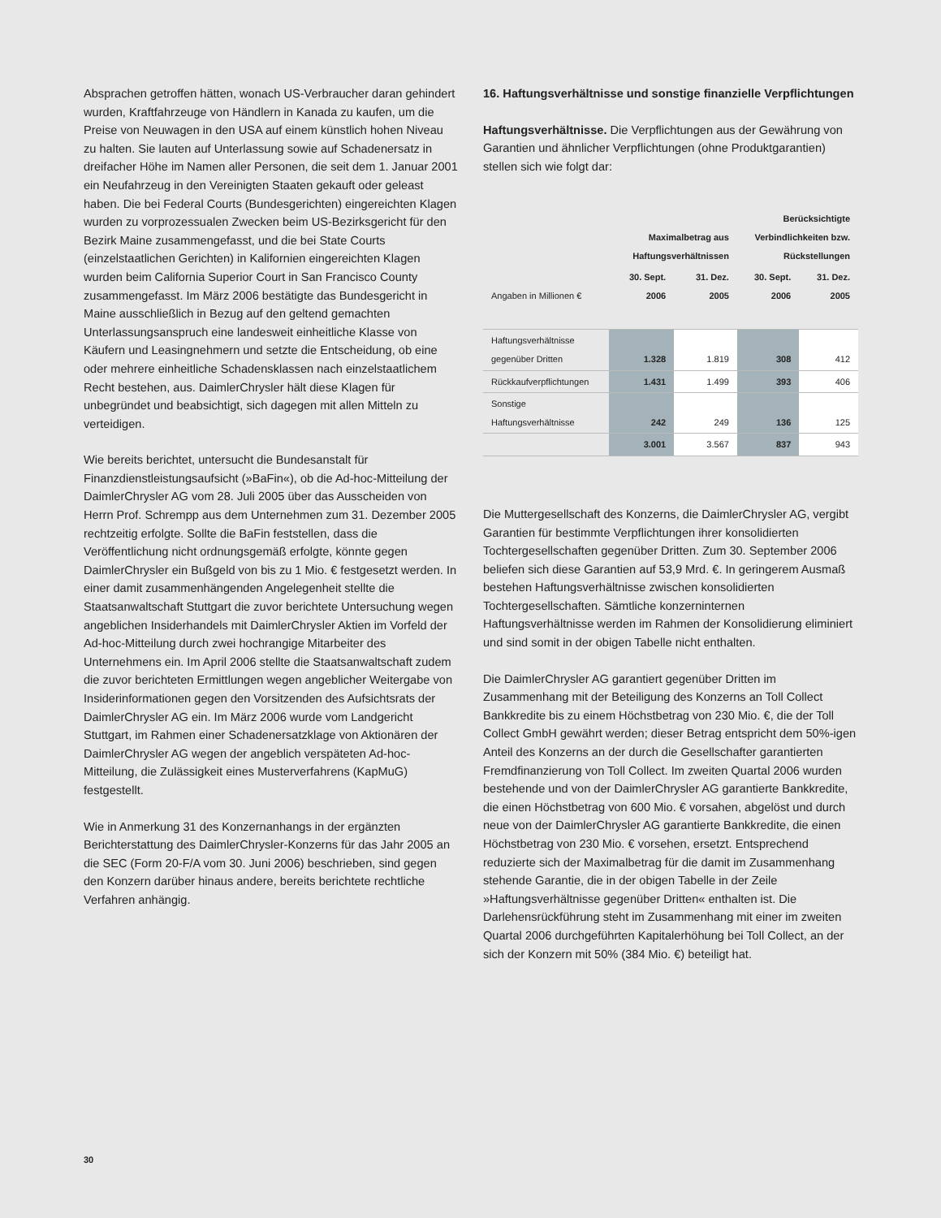Absprachen getroffen hätten, wonach US-Verbraucher daran gehindert wurden, Kraftfahrzeuge von Händlern in Kanada zu kaufen, um die Preise von Neuwagen in den USA auf einem künstlich hohen Niveau zu halten. Sie lauten auf Unterlassung sowie auf Schadenersatz in dreifacher Höhe im Namen aller Personen, die seit dem 1. Januar 2001 ein Neufahrzeug in den Vereinigten Staaten gekauft oder geleast haben. Die bei Federal Courts (Bundesgerichten) eingereichten Klagen wurden zu vorprozessualen Zwecken beim US-Bezirksgericht für den Bezirk Maine zusammengefasst, und die bei State Courts (einzelstaatlichen Gerichten) in Kalifornien eingereichten Klagen wurden beim California Superior Court in San Francisco County zusammengefasst. Im März 2006 bestätigte das Bundesgericht in Maine ausschließlich in Bezug auf den geltend gemachten Unterlassungsanspruch eine landesweit einheitliche Klasse von Käufern und Leasingnehmern und setzte die Entscheidung, ob eine oder mehrere einheitliche Schadensklassen nach einzelstaatlichem Recht bestehen, aus. DaimlerChrysler hält diese Klagen für unbegründet und beabsichtigt, sich dagegen mit allen Mitteln zu verteidigen.
Wie bereits berichtet, untersucht die Bundesanstalt für Finanzdienstleistungsaufsicht (»BaFin«), ob die Ad-hoc-Mitteilung der DaimlerChrysler AG vom 28. Juli 2005 über das Ausscheiden von Herrn Prof. Schrempp aus dem Unternehmen zum 31. Dezember 2005 rechtzeitig erfolgte. Sollte die BaFin feststellen, dass die Veröffentlichung nicht ordnungsgemäß erfolgte, könnte gegen DaimlerChrysler ein Bußgeld von bis zu 1 Mio. € festgesetzt werden. In einer damit zusammenhängenden Angelegenheit stellte die Staatsanwaltschaft Stuttgart die zuvor berichtete Untersuchung wegen angeblichen Insiderhandels mit DaimlerChrysler Aktien im Vorfeld der Ad-hoc-Mitteilung durch zwei hochrangige Mitarbeiter des Unternehmens ein. Im April 2006 stellte die Staatsanwaltschaft zudem die zuvor berichteten Ermittlungen wegen angeblicher Weitergabe von Insiderinformationen gegen den Vorsitzenden des Aufsichtsrats der DaimlerChrysler AG ein. Im März 2006 wurde vom Landgericht Stuttgart, im Rahmen einer Schadenersatzklage von Aktionären der DaimlerChrysler AG wegen der angeblich verspäteten Ad-hoc-Mitteilung, die Zulässigkeit eines Musterverfahrens (KapMuG) festgestellt.
Wie in Anmerkung 31 des Konzernanhangs in der ergänzten Berichterstattung des DaimlerChrysler-Konzerns für das Jahr 2005 an die SEC (Form 20-F/A vom 30. Juni 2006) beschrieben, sind gegen den Konzern darüber hinaus andere, bereits berichtete rechtliche Verfahren anhängig.
16. Haftungsverhältnisse und sonstige finanzielle Verpflichtungen
Haftungsverhältnisse. Die Verpflichtungen aus der Gewährung von Garantien und ähnlicher Verpflichtungen (ohne Produktgarantien) stellen sich wie folgt dar:
| | Maximalbetrag aus Haftungsverhältnissen | | Berücksichtigte Verbindlichkeiten bzw. Rückstellungen | |
| --- | --- | --- | --- | --- |
| Angaben in Millionen € | 30. Sept. 2006 | 31. Dez. 2005 | 30. Sept. 2006 | 31. Dez. 2005 |
| Haftungsverhältnisse gegenüber Dritten | 1.328 | 1.819 | 308 | 412 |
| Rückkaufverpflichtungen | 1.431 | 1.499 | 393 | 406 |
| Sonstige Haftungsverhältnisse | 242 | 249 | 136 | 125 |
| | 3.001 | 3.567 | 837 | 943 |
Die Muttergesellschaft des Konzerns, die DaimlerChrysler AG, vergibt Garantien für bestimmte Verpflichtungen ihrer konsolidierten Tochtergesellschaften gegenüber Dritten. Zum 30. September 2006 beliefen sich diese Garantien auf 53,9 Mrd. €. In geringerem Ausmaß bestehen Haftungsverhältnisse zwischen konsolidierten Tochtergesellschaften. Sämtliche konzerninternen Haftungsverhältnisse werden im Rahmen der Konsolidierung eliminiert und sind somit in der obigen Tabelle nicht enthalten.
Die DaimlerChrysler AG garantiert gegenüber Dritten im Zusammenhang mit der Beteiligung des Konzerns an Toll Collect Bankkredite bis zu einem Höchstbetrag von 230 Mio. €, die der Toll Collect GmbH gewährt werden; dieser Betrag entspricht dem 50%-igen Anteil des Konzerns an der durch die Gesellschafter garantierten Fremdfinanzierung von Toll Collect. Im zweiten Quartal 2006 wurden bestehende und von der DaimlerChrysler AG garantierte Bankkredite, die einen Höchstbetrag von 600 Mio. € vorsahen, abgelöst und durch neue von der DaimlerChrysler AG garantierte Bankkredite, die einen Höchstbetrag von 230 Mio. € vorsehen, ersetzt. Entsprechend reduzierte sich der Maximalbetrag für die damit im Zusammenhang stehende Garantie, die in der obigen Tabelle in der Zeile »Haftungsverhältnisse gegenüber Dritten« enthalten ist. Die Darlehensrückführung steht im Zusammenhang mit einer im zweiten Quartal 2006 durchgeführten Kapitalerhöhung bei Toll Collect, an der sich der Konzern mit 50% (384 Mio. €) beteiligt hat.
30